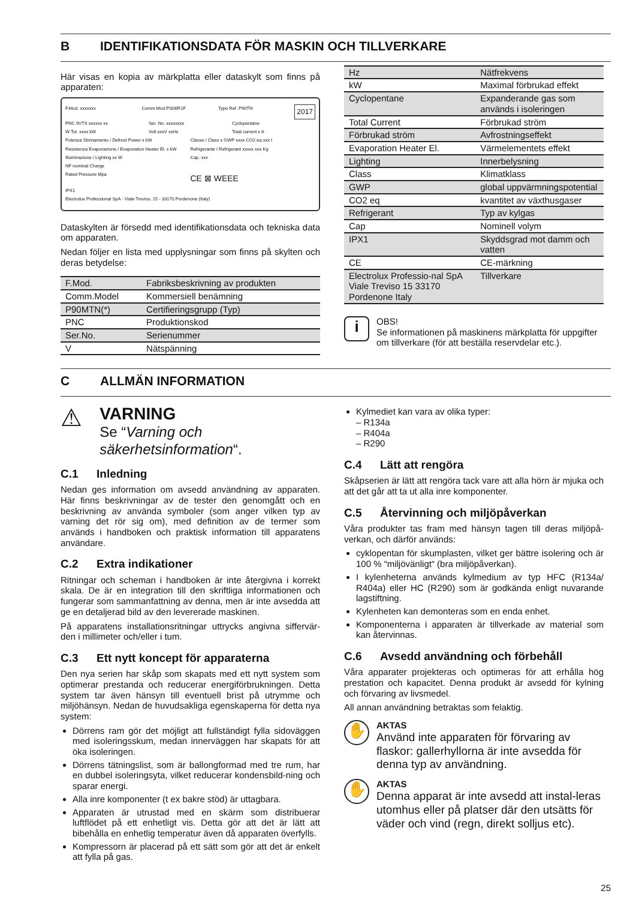B IDENTIFIKATIONSDATA FÖR MASKIN OCH TILLVERKARE
Här visas en kopia av märkplatta eller dataskylt som finns på apparaten:
F.Mod. xxxxxxx Comm.Mod.PS06R1F Type Ref. P90TN 2017
PNC 9VTX xxxxxx xx Ser. No. xxxxxxxx Cyclopentane
W Tot. xxxx kW Volt xxxV xxHz Total current x A
Potenza Sbrinamento / Defrost Power x kW Classe / Class x GWP xxxx CO2-eq xxx t
Resistenza Evaporazione / Evaporation Heater El. x kW Refrigerante / Refrigerant xxxxx xxx Kg
Illuminazione / Lighting xx W Cap. xxx
NF nominal Charge
Rated Pressure Mpa CE ⊠ WEEE
IPX1
Electrolux Professional SpA - Viale Treviso, 15 - 33170 Pordenone (Italy)
Dataskylten är försedd med identifikationsdata och tekniska data om apparaten.
Nedan följer en lista med upplysningar som finns på skylten och deras betydelse:
| F.Mod. | Fabriksbeskrivning av produkten |
| Comm.Model | Kommersiell benämning |
| P90MTN(*) | Certifieringsgrupp (Typ) |
| PNC | Produktionskod |
| Ser.No. | Serienummer |
| V | Nätspänning |
| Hz | Nätfrekvens |
| kW | Maximal förbrukad effekt |
| Cyclopentane | Expanderande gas som används i isoleringen |
| Total Current | Förbrukad ström |
| Förbrukad ström | Avfrostningseffekt |
| Evaporation Heater El. | Värmelementets effekt |
| Lighting | Innerbelysning |
| Class | Klimatklass |
| GWP | global uppvärmningspotential |
| CO2 eq | kvantitet av växthusgaser |
| Refrigerant | Typ av kylgas |
| Cap | Nominell volym |
| IPX1 | Skyddsgrad mot damm och vatten |
| CE | CE-märkning |
| Electrolux Professio-nal SpA Viale Treviso 15 33170 Pordenone Italy | Tillverkare |
i
OBS!
Se informationen på maskinens märkplatta för uppgifter om tillverkare (för att beställa reservdelar etc.).
C ALLMÄN INFORMATION
⚠
VARNING
Se “Varning och säkerhetsinformation“.
C.1 Inledning
Nedan ges information om avsedd användning av apparaten. Här finns beskrivningar av de tester den genomgått och en beskrivning av använda symboler (som anger vilken typ av varning det rör sig om), med definition av de termer som används i handboken och praktisk information till apparatens användare.
C.2 Extra indikationer
Ritningar och scheman i handboken är inte återgivna i korrekt skala. De är en integration till den skriftliga informationen och fungerar som sammanfattning av denna, men är inte avsedda att ge en detaljerad bild av den levererade maskinen.
På apparatens installationsritningar uttrycks angivna siffervär-den i millimeter och/eller i tum.
C.3 Ett nytt koncept för apparaterna
Den nya serien har skåp som skapats med ett nytt system som optimerar prestanda och reducerar energiförbrukningen. Detta system tar även hänsyn till eventuell brist på utrymme och miljöhänsyn. Nedan de huvudsakliga egenskaperna för detta nya system:
Dörrens ram gör det möjligt att fullständigt fylla sidoväggen med isoleringsskum, medan innerväggen har skapats för att öka isoleringen.
Dörrens tätningslist, som är ballongformad med tre rum, har en dubbel isoleringsyta, vilket reducerar kondensbild-ning och sparar energi.
Alla inre komponenter (t ex bakre stöd) är uttagbara.
Apparaten är utrustad med en skärm som distribuerar luftflödet på ett enhetligt vis. Detta gör att det är lätt att bibehålla en enhetlig temperatur även då apparaten överfylls.
Kompressorn är placerad på ett sätt som gör att det är enkelt att fylla på gas.
Kylmediet kan vara av olika typer:
– R134a
– R404a
– R290
C.4 Lätt att rengöra
Skåpserien är lätt att rengöra tack vare att alla hörn är mjuka och att det går att ta ut alla inre komponenter.
C.5 Återvinning och miljöpåverkan
Våra produkter tas fram med hänsyn tagen till deras miljöpå-verkan, och därför används:
cyklopentan för skumplasten, vilket ger bättre isolering och är 100 % “miljövänligt“ (bra miljöpåverkan).
I kylenheterna används kylmedium av typ HFC (R134a/ R404a) eller HC (R290) som är godkända enligt nuvarande lagstiftning.
Kylenheten kan demonteras som en enda enhet.
Komponenterna i apparaten är tillverkade av material som kan återvinnas.
C.6 Avsedd användning och förbehåll
Våra apparater projekteras och optimeras för att erhålla hög prestation och kapacitet. Denna produkt är avsedd för kylning och förvaring av livsmedel.
All annan användning betraktas som felaktig.
✋
AKTAS
Använd inte apparaten för förvaring av flaskor: gallerhyllorna är inte avsedda för denna typ av användning.
✋
AKTAS
Denna apparat är inte avsedd att instal-leras utomhus eller på platser där den utsätts för väder och vind (regn, direkt solljus etc).
25